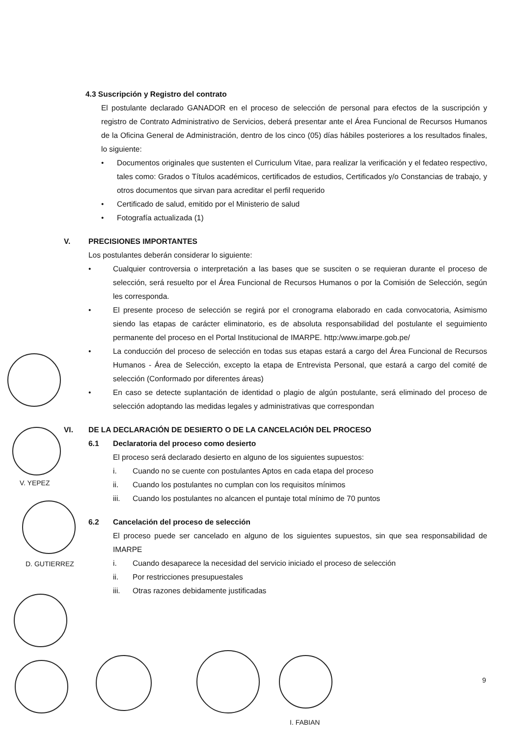4.3 Suscripción y Registro del contrato
El postulante declarado GANADOR en el proceso de selección de personal para efectos de la suscripción y registro de Contrato Administrativo de Servicios, deberá presentar ante el Área Funcional de Recursos Humanos de la Oficina General de Administración, dentro de los cinco (05) días hábiles posteriores a los resultados finales, lo siguiente:
• Documentos originales que sustenten el Curriculum Vitae, para realizar la verificación y el fedateo respectivo, tales como: Grados o Títulos académicos, certificados de estudios, Certificados y/o Constancias de trabajo, y otros documentos que sirvan para acreditar el perfil requerido
• Certificado de salud, emitido por el Ministerio de salud
• Fotografía actualizada (1)
V. PRECISIONES IMPORTANTES
Los postulantes deberán considerar lo siguiente:
• Cualquier controversia o interpretación a las bases que se susciten o se requieran durante el proceso de selección, será resuelto por el Área Funcional de Recursos Humanos o por la Comisión de Selección, según les corresponda.
• El presente proceso de selección se regirá por el cronograma elaborado en cada convocatoria, Asimismo siendo las etapas de carácter eliminatorio, es de absoluta responsabilidad del postulante el seguimiento permanente del proceso en el Portal Institucional de IMARPE. http:/www.imarpe.gob.pe/
• La conducción del proceso de selección en todas sus etapas estará a cargo del Área Funcional de Recursos Humanos - Área de Selección, excepto la etapa de Entrevista Personal, que estará a cargo del comité de selección (Conformado por diferentes áreas)
• En caso se detecte suplantación de identidad o plagio de algún postulante, será eliminado del proceso de selección adoptando las medidas legales y administrativas que correspondan
VI. DE LA DECLARACIÓN DE DESIERTO O DE LA CANCELACIÓN DEL PROCESO
6.1 Declaratoria del proceso como desierto
El proceso será declarado desierto en alguno de los siguientes supuestos:
i. Cuando no se cuente con postulantes Aptos en cada etapa del proceso
ii. Cuando los postulantes no cumplan con los requisitos mínimos
iii. Cuando los postulantes no alcancen el puntaje total mínimo de 70 puntos
6.2 Cancelación del proceso de selección
El proceso puede ser cancelado en alguno de los siguientes supuestos, sin que sea responsabilidad de IMARPE
i. Cuando desaparece la necesidad del servicio iniciado el proceso de selección
ii. Por restricciones presupuestales
iii. Otras razones debidamente justificadas
V. YEPEZ
D. GUTIERREZ
I. FABIAN
9